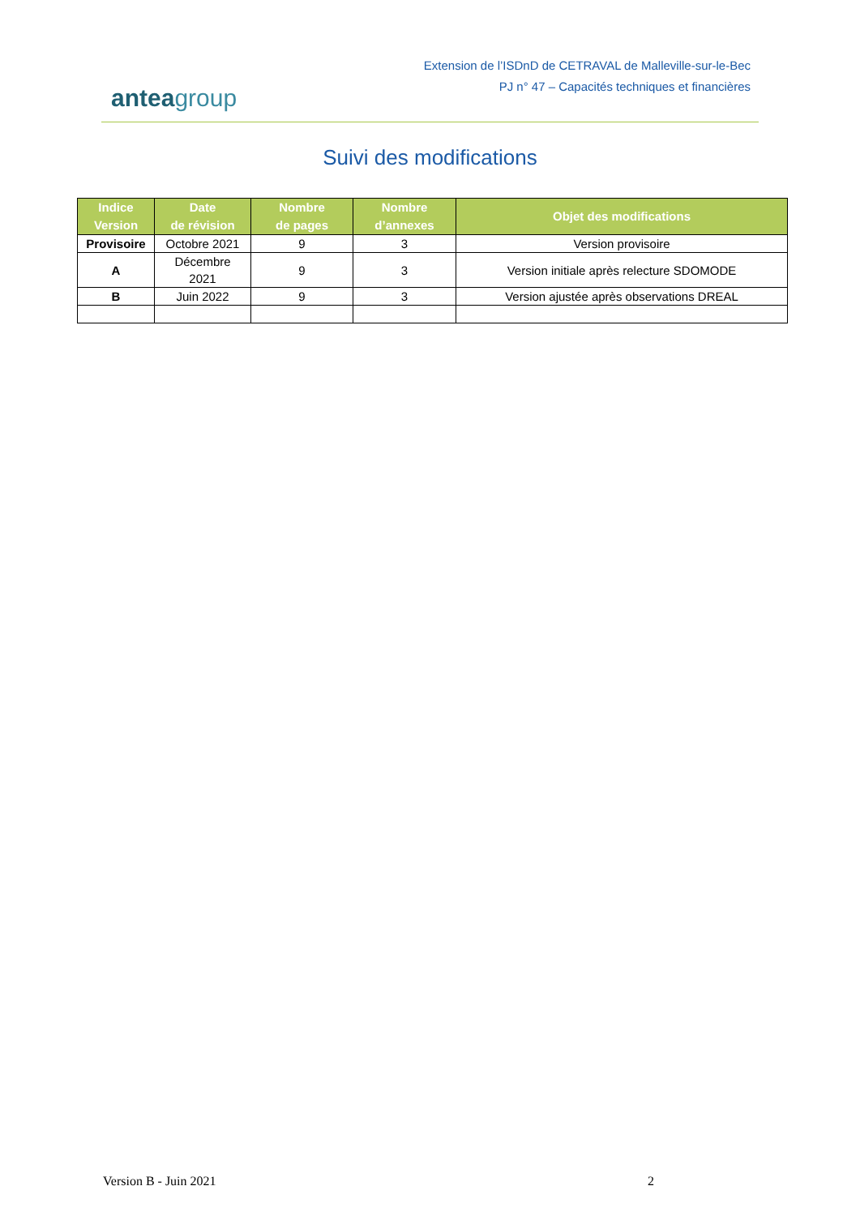anteagroup
Extension de l’ISDnD de CETRAVAL de Malleville-sur-le-Bec
PJ n° 47 – Capacités techniques et financières
Suivi des modifications
| Indice Version | Date de révision | Nombre de pages | Nombre d’annexes | Objet des modifications |
| --- | --- | --- | --- | --- |
| Provisoire | Octobre 2021 | 9 | 3 | Version provisoire |
| A | Décembre 2021 | 9 | 3 | Version initiale après relecture SDOMODE |
| B | Juin 2022 | 9 | 3 | Version ajustée après observations DREAL |
Version B - Juin 2021 2